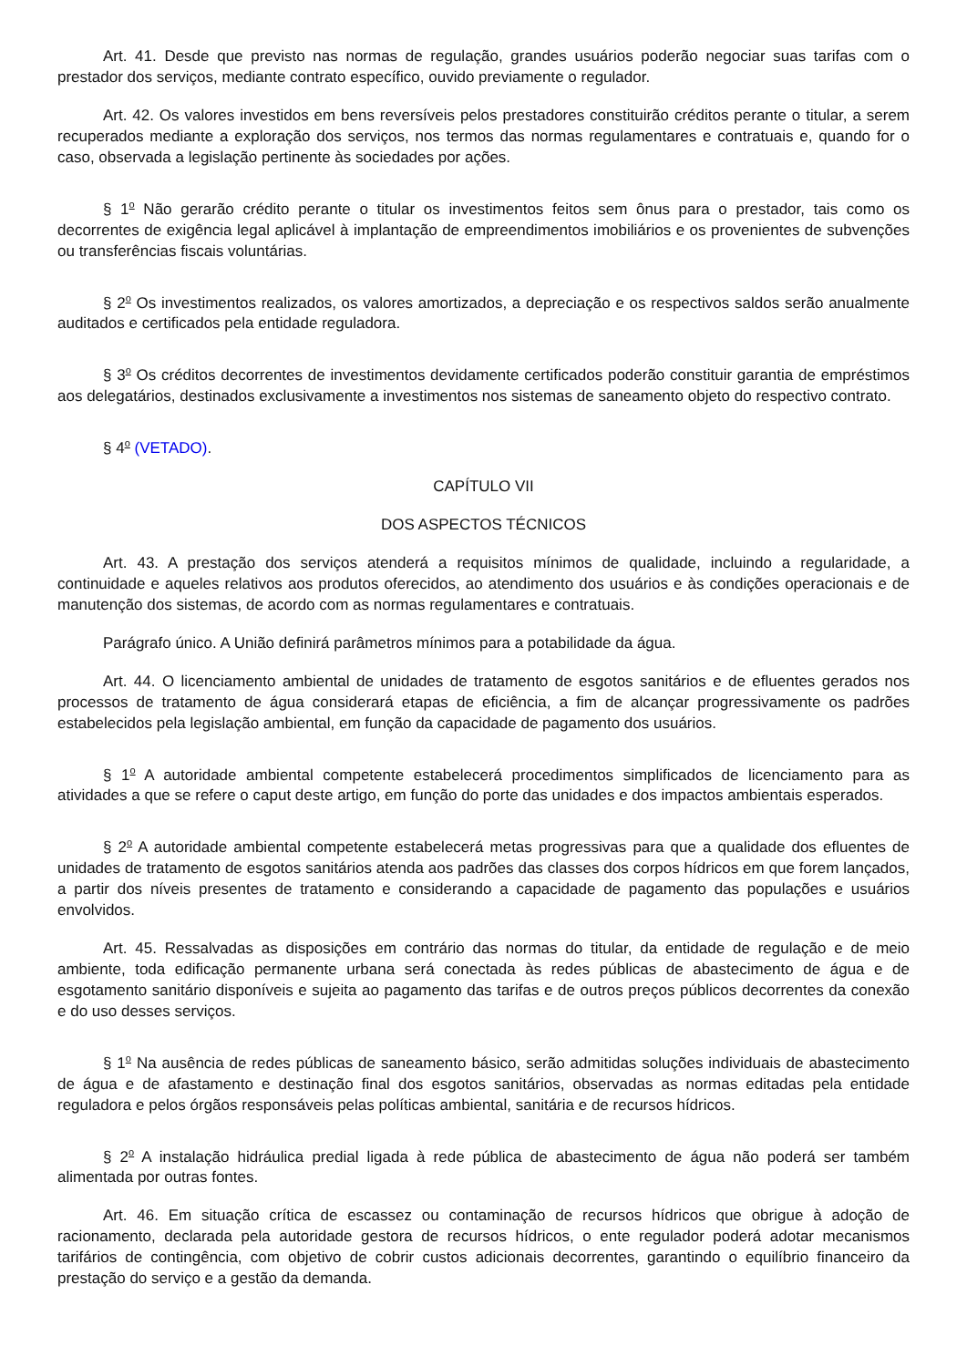Art. 41. Desde que previsto nas normas de regulação, grandes usuários poderão negociar suas tarifas com o prestador dos serviços, mediante contrato específico, ouvido previamente o regulador.
Art. 42. Os valores investidos em bens reversíveis pelos prestadores constituirão créditos perante o titular, a serem recuperados mediante a exploração dos serviços, nos termos das normas regulamentares e contratuais e, quando for o caso, observada a legislação pertinente às sociedades por ações.
§ 1<sup>o</sup> Não gerarão crédito perante o titular os investimentos feitos sem ônus para o prestador, tais como os decorrentes de exigência legal aplicável à implantação de empreendimentos imobiliários e os provenientes de subvenções ou transferências fiscais voluntárias.
§ 2<sup>o</sup> Os investimentos realizados, os valores amortizados, a depreciação e os respectivos saldos serão anualmente auditados e certificados pela entidade reguladora.
§ 3<sup>o</sup> Os créditos decorrentes de investimentos devidamente certificados poderão constituir garantia de empréstimos aos delegatários, destinados exclusivamente a investimentos nos sistemas de saneamento objeto do respectivo contrato.
§ 4<sup>o</sup> (VETADO).
CAPÍTULO VII
DOS ASPECTOS TÉCNICOS
Art. 43. A prestação dos serviços atenderá a requisitos mínimos de qualidade, incluindo a regularidade, a continuidade e aqueles relativos aos produtos oferecidos, ao atendimento dos usuários e às condições operacionais e de manutenção dos sistemas, de acordo com as normas regulamentares e contratuais.
Parágrafo único. A União definirá parâmetros mínimos para a potabilidade da água.
Art. 44. O licenciamento ambiental de unidades de tratamento de esgotos sanitários e de efluentes gerados nos processos de tratamento de água considerará etapas de eficiência, a fim de alcançar progressivamente os padrões estabelecidos pela legislação ambiental, em função da capacidade de pagamento dos usuários.
§ 1<sup>o</sup> A autoridade ambiental competente estabelecerá procedimentos simplificados de licenciamento para as atividades a que se refere o caput deste artigo, em função do porte das unidades e dos impactos ambientais esperados.
§ 2<sup>o</sup> A autoridade ambiental competente estabelecerá metas progressivas para que a qualidade dos efluentes de unidades de tratamento de esgotos sanitários atenda aos padrões das classes dos corpos hídricos em que forem lançados, a partir dos níveis presentes de tratamento e considerando a capacidade de pagamento das populações e usuários envolvidos.
Art. 45. Ressalvadas as disposições em contrário das normas do titular, da entidade de regulação e de meio ambiente, toda edificação permanente urbana será conectada às redes públicas de abastecimento de água e de esgotamento sanitário disponíveis e sujeita ao pagamento das tarifas e de outros preços públicos decorrentes da conexão e do uso desses serviços.
§ 1<sup>o</sup> Na ausência de redes públicas de saneamento básico, serão admitidas soluções individuais de abastecimento de água e de afastamento e destinação final dos esgotos sanitários, observadas as normas editadas pela entidade reguladora e pelos órgãos responsáveis pelas políticas ambiental, sanitária e de recursos hídricos.
§ 2<sup>o</sup> A instalação hidráulica predial ligada à rede pública de abastecimento de água não poderá ser também alimentada por outras fontes.
Art. 46. Em situação crítica de escassez ou contaminação de recursos hídricos que obrigue à adoção de racionamento, declarada pela autoridade gestora de recursos hídricos, o ente regulador poderá adotar mecanismos tarifários de contingência, com objetivo de cobrir custos adicionais decorrentes, garantindo o equilíbrio financeiro da prestação do serviço e a gestão da demanda.